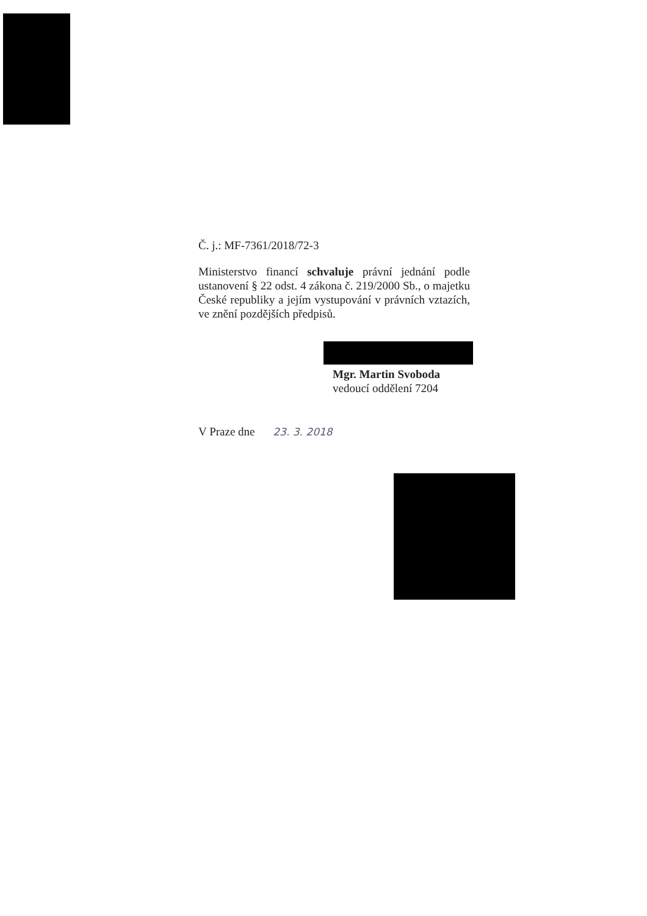Č. j.: MF-7361/2018/72-3
Ministerstvo financí schvaluje právní jednání podle ustanovení § 22 odst. 4 zákona č. 219/2000 Sb., o majetku České republiky a jejím vystupování v právních vztazích, ve znění pozdějších předpisů.
Mgr. Martin Svoboda
vedoucí oddělení 7204
V Praze dne 23. 3. 2018